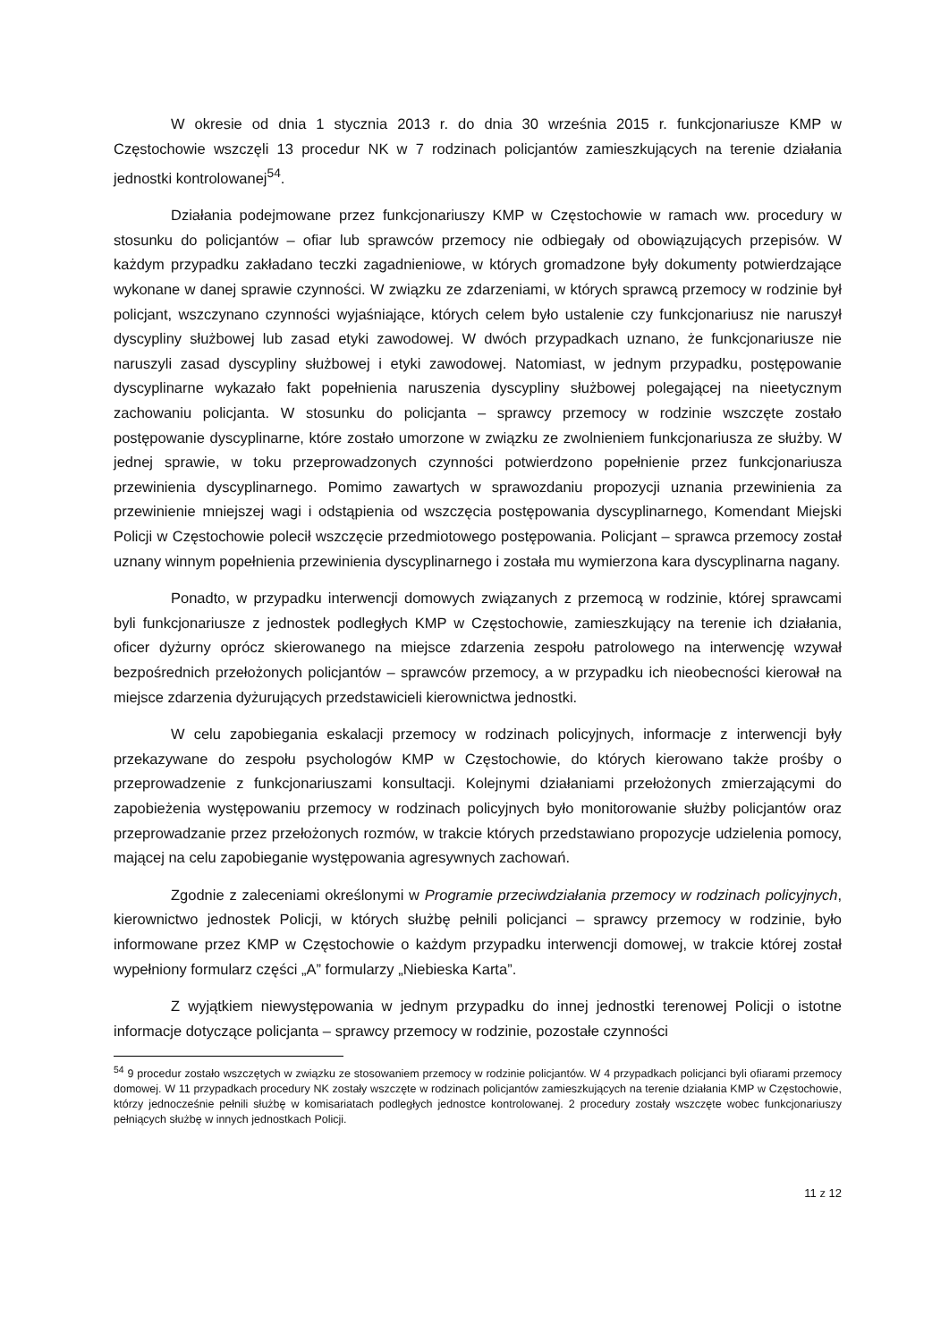W okresie od dnia 1 stycznia 2013 r. do dnia 30 września 2015 r. funkcjonariusze KMP w Częstochowie wszczęli 13 procedur NK w 7 rodzinach policjantów zamieszkujących na terenie działania jednostki kontrolowanej<sup>54</sup>.
Działania podejmowane przez funkcjonariuszy KMP w Częstochowie w ramach ww. procedury w stosunku do policjantów – ofiar lub sprawców przemocy nie odbiegały od obowiązujących przepisów. W każdym przypadku zakładano teczki zagadnieniowe, w których gromadzone były dokumenty potwierdzające wykonane w danej sprawie czynności. W związku ze zdarzeniami, w których sprawcą przemocy w rodzinie był policjant, wszczynano czynności wyjaśniające, których celem było ustalenie czy funkcjonariusz nie naruszył dyscypliny służbowej lub zasad etyki zawodowej. W dwóch przypadkach uznano, że funkcjonariusze nie naruszyli zasad dyscypliny służbowej i etyki zawodowej. Natomiast, w jednym przypadku, postępowanie dyscyplinarne wykazało fakt popełnienia naruszenia dyscypliny służbowej polegającej na nieetycznym zachowaniu policjanta. W stosunku do policjanta – sprawcy przemocy w rodzinie wszczęte zostało postępowanie dyscyplinarne, które zostało umorzone w związku ze zwolnieniem funkcjonariusza ze służby. W jednej sprawie, w toku przeprowadzonych czynności potwierdzono popełnienie przez funkcjonariusza przewinienia dyscyplinarnego. Pomimo zawartych w sprawozdaniu propozycji uznania przewinienia za przewinienie mniejszej wagi i odstąpienia od wszczęcia postępowania dyscyplinarnego, Komendant Miejski Policji w Częstochowie polecił wszczęcie przedmiotowego postępowania. Policjant – sprawca przemocy został uznany winnym popełnienia przewinienia dyscyplinarnego i została mu wymierzona kara dyscyplinarna nagany.
Ponadto, w przypadku interwencji domowych związanych z przemocą w rodzinie, której sprawcami byli funkcjonariusze z jednostek podległych KMP w Częstochowie, zamieszkujący na terenie ich działania, oficer dyżurny oprócz skierowanego na miejsce zdarzenia zespołu patrolowego na interwencję wzywał bezpośrednich przełożonych policjantów – sprawców przemocy, a w przypadku ich nieobecności kierował na miejsce zdarzenia dyżurujących przedstawicieli kierownictwa jednostki.
W celu zapobiegania eskalacji przemocy w rodzinach policyjnych, informacje z interwencji były przekazywane do zespołu psychologów KMP w Częstochowie, do których kierowano także prośby o przeprowadzenie z funkcjonariuszami konsultacji. Kolejnymi działaniami przełożonych zmierzającymi do zapobieżenia występowaniu przemocy w rodzinach policyjnych było monitorowanie służby policjantów oraz przeprowadzanie przez przełożonych rozmów, w trakcie których przedstawiano propozycje udzielenia pomocy, mającej na celu zapobieganie występowania agresywnych zachowań.
Zgodnie z zaleceniami określonymi w Programie przeciwdziałania przemocy w rodzinach policyjnych, kierownictwo jednostek Policji, w których służbę pełnili policjanci – sprawcy przemocy w rodzinie, było informowane przez KMP w Częstochowie o każdym przypadku interwencji domowej, w trakcie której został wypełniony formularz części „A” formularzy „Niebieska Karta”.
Z wyjątkiem niewystępowania w jednym przypadku do innej jednostki terenowej Policji o istotne informacje dotyczące policjanta – sprawcy przemocy w rodzinie, pozostałe czynności
<sup>54</sup> 9 procedur zostało wszczętych w związku ze stosowaniem przemocy w rodzinie policjantów. W 4 przypadkach policjanci byli ofiarami przemocy domowej. W 11 przypadkach procedury NK zostały wszczęte w rodzinach policjantów zamieszkujących na terenie działania KMP w Częstochowie, którzy jednocześnie pełnili służbę w komisariatach podległych jednostce kontrolowanej. 2 procedury zostały wszczęte wobec funkcjonariuszy pełniących służbę w innych jednostkach Policji.
11 z 12